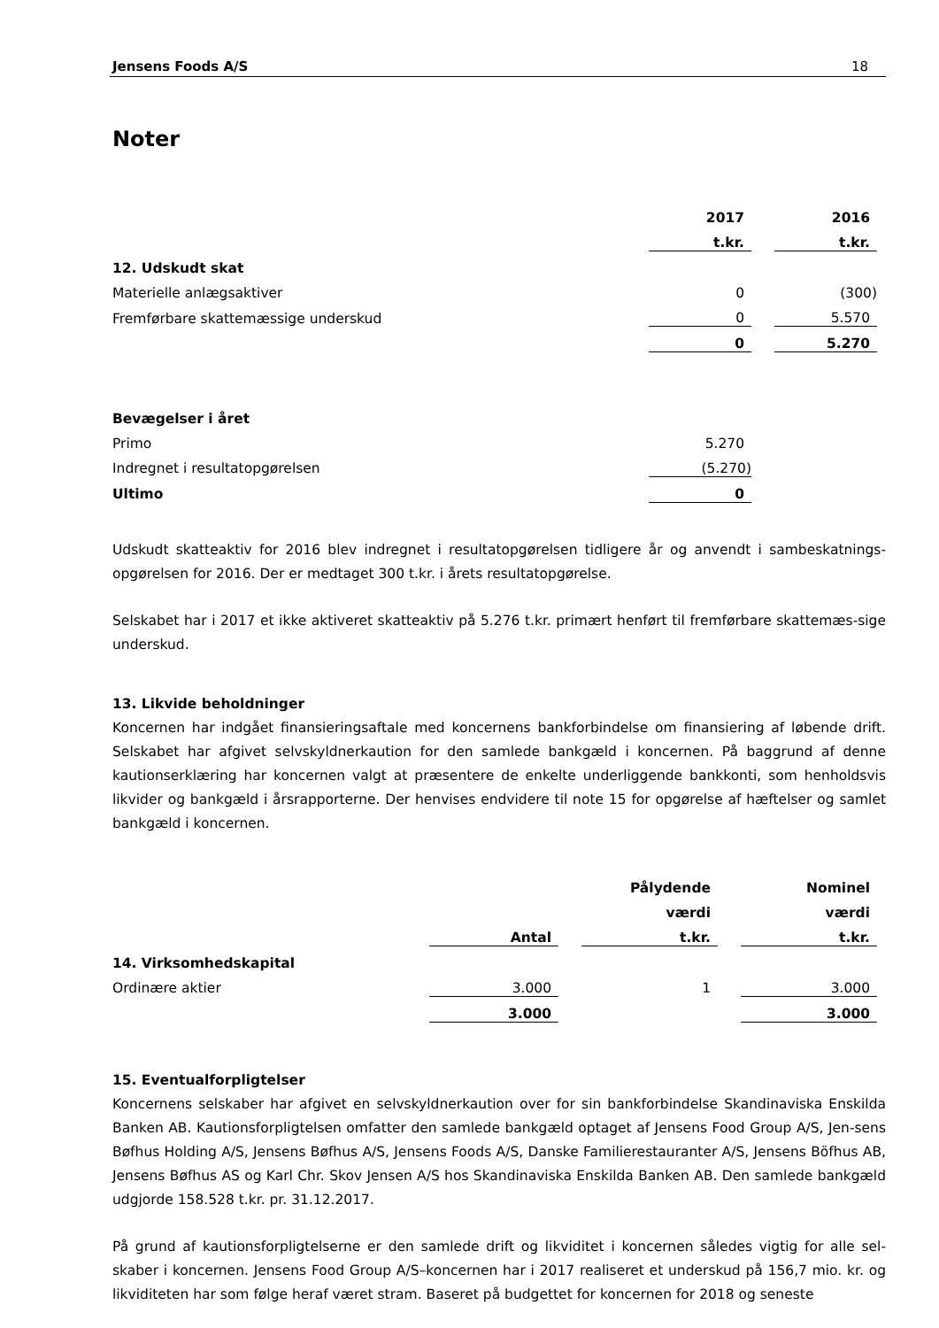Jensens Foods A/S 18
Noter
| | 2017 | | 2016 |
| | t.kr. | | t.kr. |
| 12. Udskudt skat | | | |
| Materielle anlægsaktiver | 0 | | (300) |
| Fremførbare skattemæssige underskud | 0 | | 5.570 |
| | 0 | | 5.270 |
| Bevægelser i året | | | |
| Primo | 5.270 | | |
| Indregnet i resultatopgørelsen | (5.270) | | |
| Ultimo | 0 | | |
Udskudt skatteaktiv for 2016 blev indregnet i resultatopgørelsen tidligere år og anvendt i sambeskatnings-opgørelsen for 2016. Der er medtaget 300 t.kr. i årets resultatopgørelse.
Selskabet har i 2017 et ikke aktiveret skatteaktiv på 5.276 t.kr. primært henført til fremførbare skattemæs-sige underskud.
13. Likvide beholdninger
Koncernen har indgået finansieringsaftale med koncernens bankforbindelse om finansiering af løbende drift. Selskabet har afgivet selvskyldnerkaution for den samlede bankgæld i koncernen. På baggrund af denne kautionserklæring har koncernen valgt at præsentere de enkelte underliggende bankkonti, som henholdsvis likvider og bankgæld i årsrapporterne. Der henvises endvidere til note 15 for opgørelse af hæftelser og samlet bankgæld i koncernen.
| | | | Pålydende | | Nominel |
| | | | værdi | | værdi |
| | Antal | | t.kr. | | t.kr. |
| 14. Virksomhedskapital | | | | | |
| Ordinære aktier | 3.000 | | 1 | | 3.000 |
| | 3.000 | | | | 3.000 |
15. Eventualforpligtelser
Koncernens selskaber har afgivet en selvskyldnerkaution over for sin bankforbindelse Skandinaviska Enskilda Banken AB. Kautionsforpligtelsen omfatter den samlede bankgæld optaget af Jensens Food Group A/S, Jen-sens Bøfhus Holding A/S, Jensens Bøfhus A/S, Jensens Foods A/S, Danske Familierestauranter A/S, Jensens Böfhus AB, Jensens Bøfhus AS og Karl Chr. Skov Jensen A/S hos Skandinaviska Enskilda Banken AB. Den samlede bankgæld udgjorde 158.528 t.kr. pr. 31.12.2017.
På grund af kautionsforpligtelserne er den samlede drift og likviditet i koncernen således vigtig for alle sel-skaber i koncernen. Jensens Food Group A/S–koncernen har i 2017 realiseret et underskud på 156,7 mio. kr. og likviditeten har som følge heraf været stram. Baseret på budgettet for koncernen for 2018 og seneste